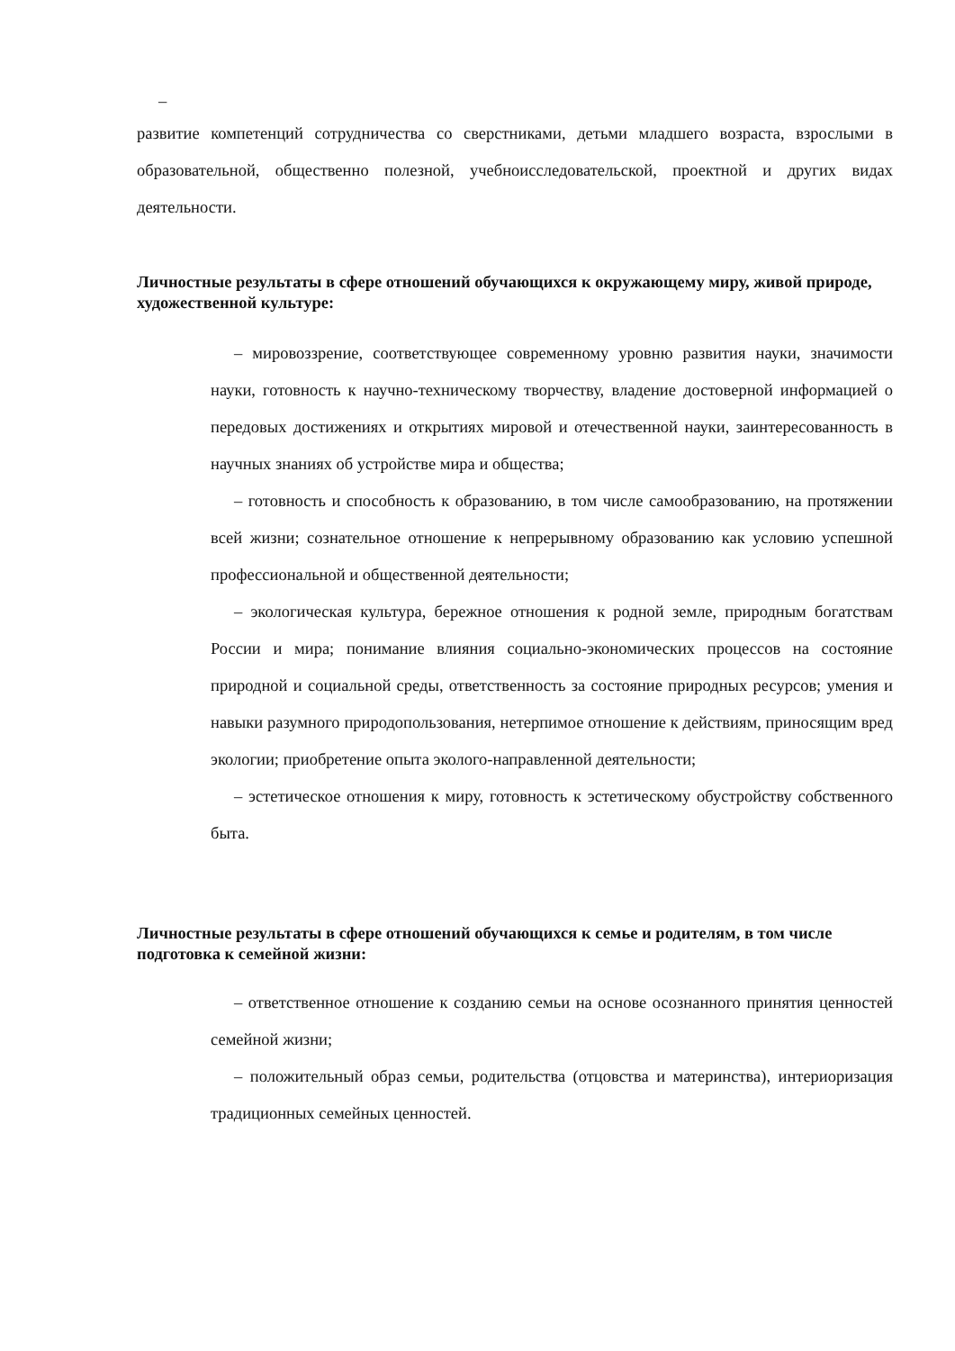–
развитие компетенций сотрудничества со сверстниками, детьми младшего возраста, взрослыми в образовательной, общественно полезной, учебноисследовательской, проектной и других видах деятельности.
Личностные результаты в сфере отношений обучающихся к окружающему миру, живой природе, художественной культуре:
– мировоззрение, соответствующее современному уровню развития науки, значимости науки, готовность к научно-техническому творчеству, владение достоверной информацией о передовых достижениях и открытиях мировой и отечественной науки, заинтересованность в научных знаниях об устройстве мира и общества;
– готовность и способность к образованию, в том числе самообразованию, на протяжении всей жизни; сознательное отношение к непрерывному образованию как условию успешной профессиональной и общественной деятельности;
– экологическая культура, бережное отношения к родной земле, природным богатствам России и мира; понимание влияния социально-экономических процессов на состояние природной и социальной среды, ответственность за состояние природных ресурсов; умения и навыки разумного природопользования, нетерпимое отношение к действиям, приносящим вред экологии; приобретение опыта эколого-направленной деятельности;
– эстетическое отношения к миру, готовность к эстетическому обустройству собственного быта.
Личностные результаты в сфере отношений обучающихся к семье и родителям, в том числе подготовка к семейной жизни:
– ответственное отношение к созданию семьи на основе осознанного принятия ценностей семейной жизни;
– положительный образ семьи, родительства (отцовства и материнства), интериоризация традиционных семейных ценностей.